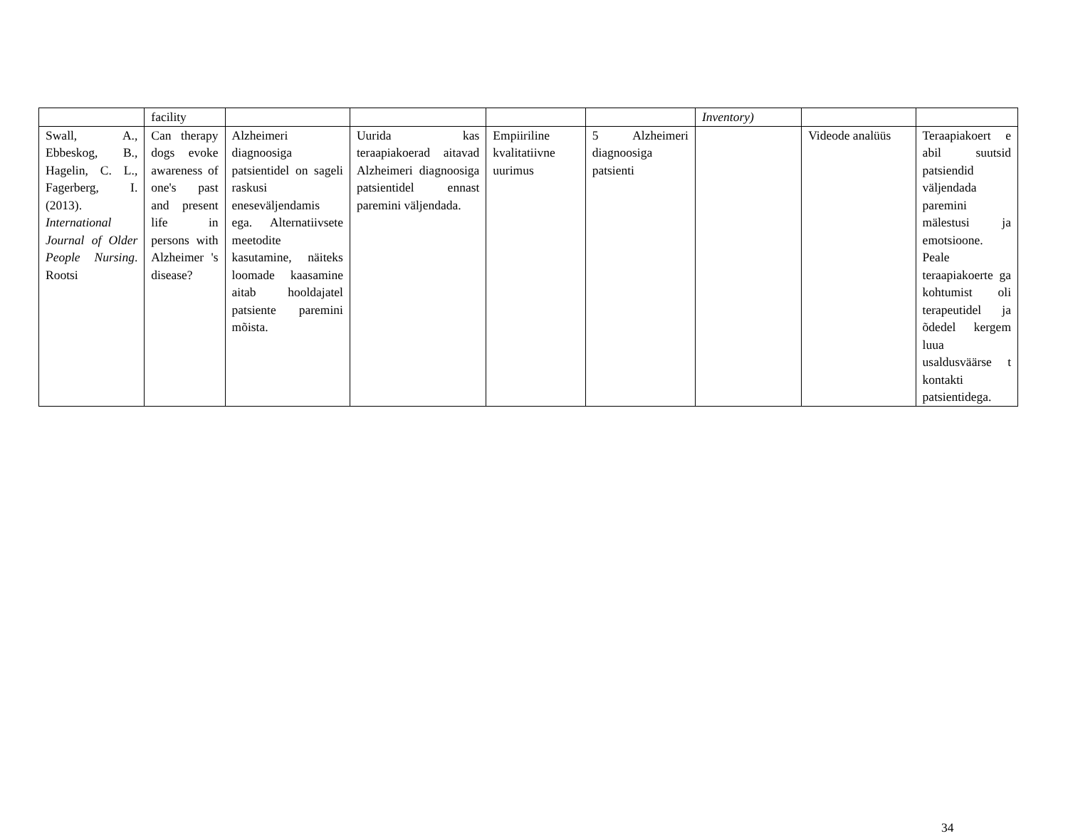| | facility | | | | | Inventory) | | |
| Swall, A., Ebbeskog, B., Hagelin, C. L., Fagerberg, I. (2013). International Journal of Older People Nursing . Rootsi | Can therapy dogs evoke awareness of one's past and present life in persons with Alzheimer 's disease? | Alzheimeri diagnoosiga patsientidel on sageli raskusi eneseväljendamis ega. Alternatiivsete meetodite kasutamine, näiteks loomade kaasamine aitab hooldajatel patsiente paremini mõista. | Uurida kas teraapiakoerad aitavad Alzheimeri diagnoosiga patsientidel ennast paremini väljendada. | Empiiriline kvalitatiivne uurimus | 5 Alzheimeri diagnoosiga patsienti | | Videode analüüs | Teraapiakoert e abil suutsid patsiendid väljendada paremini mälestusi ja emotsioone. Peale teraapiakoerte ga kohtumist oli terapeutidel ja õdedel kergem luua usaldusväärse t kontakti patsientidega. |
34